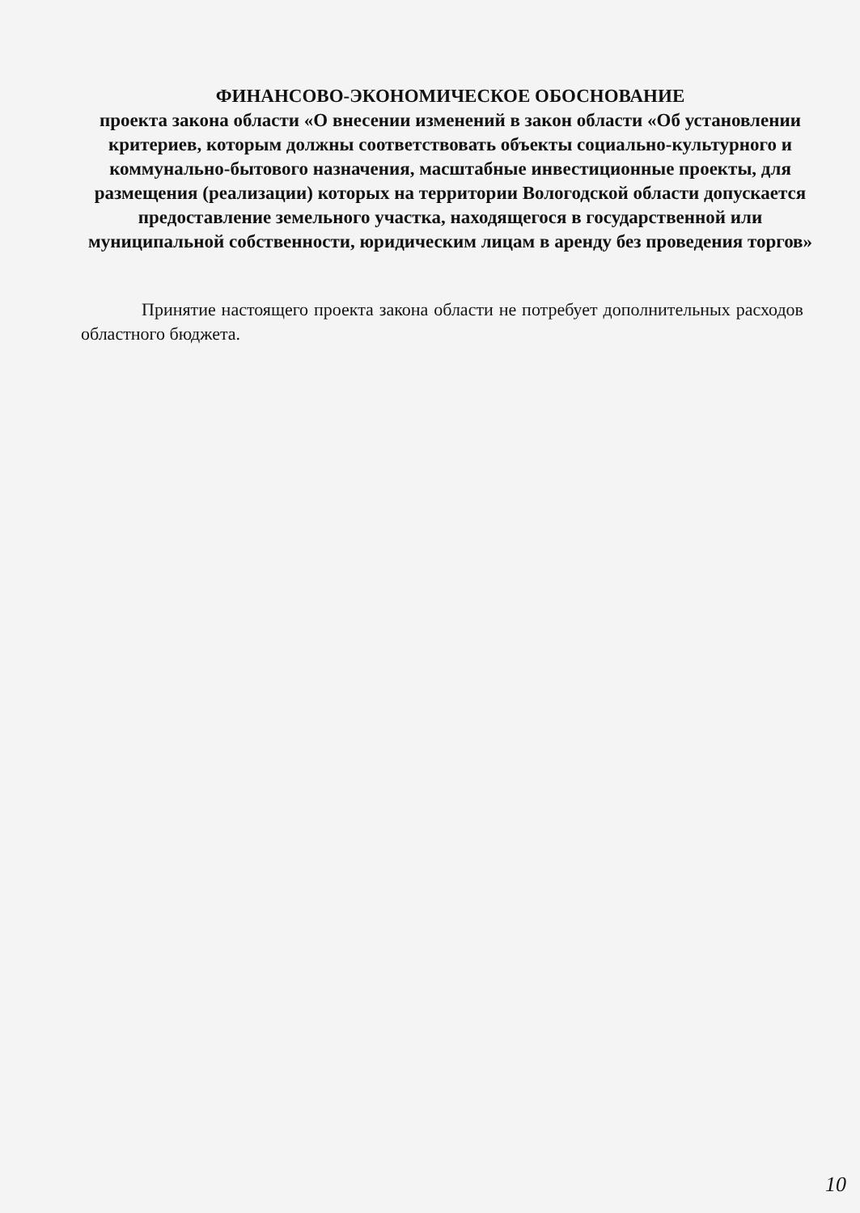ФИНАНСОВО-ЭКОНОМИЧЕСКОЕ ОБОСНОВАНИЕ
проекта закона области «О внесении изменений в закон области «Об установлении критериев, которым должны соответствовать объекты социально-культурного и коммунально-бытового назначения, масштабные инвестиционные проекты, для размещения (реализации) которых на территории Вологодской области допускается предоставление земельного участка, находящегося в государственной или муниципальной собственности, юридическим лицам в аренду без проведения торгов»
Принятие настоящего проекта закона области не потребует дополнительных расходов областного бюджета.
10